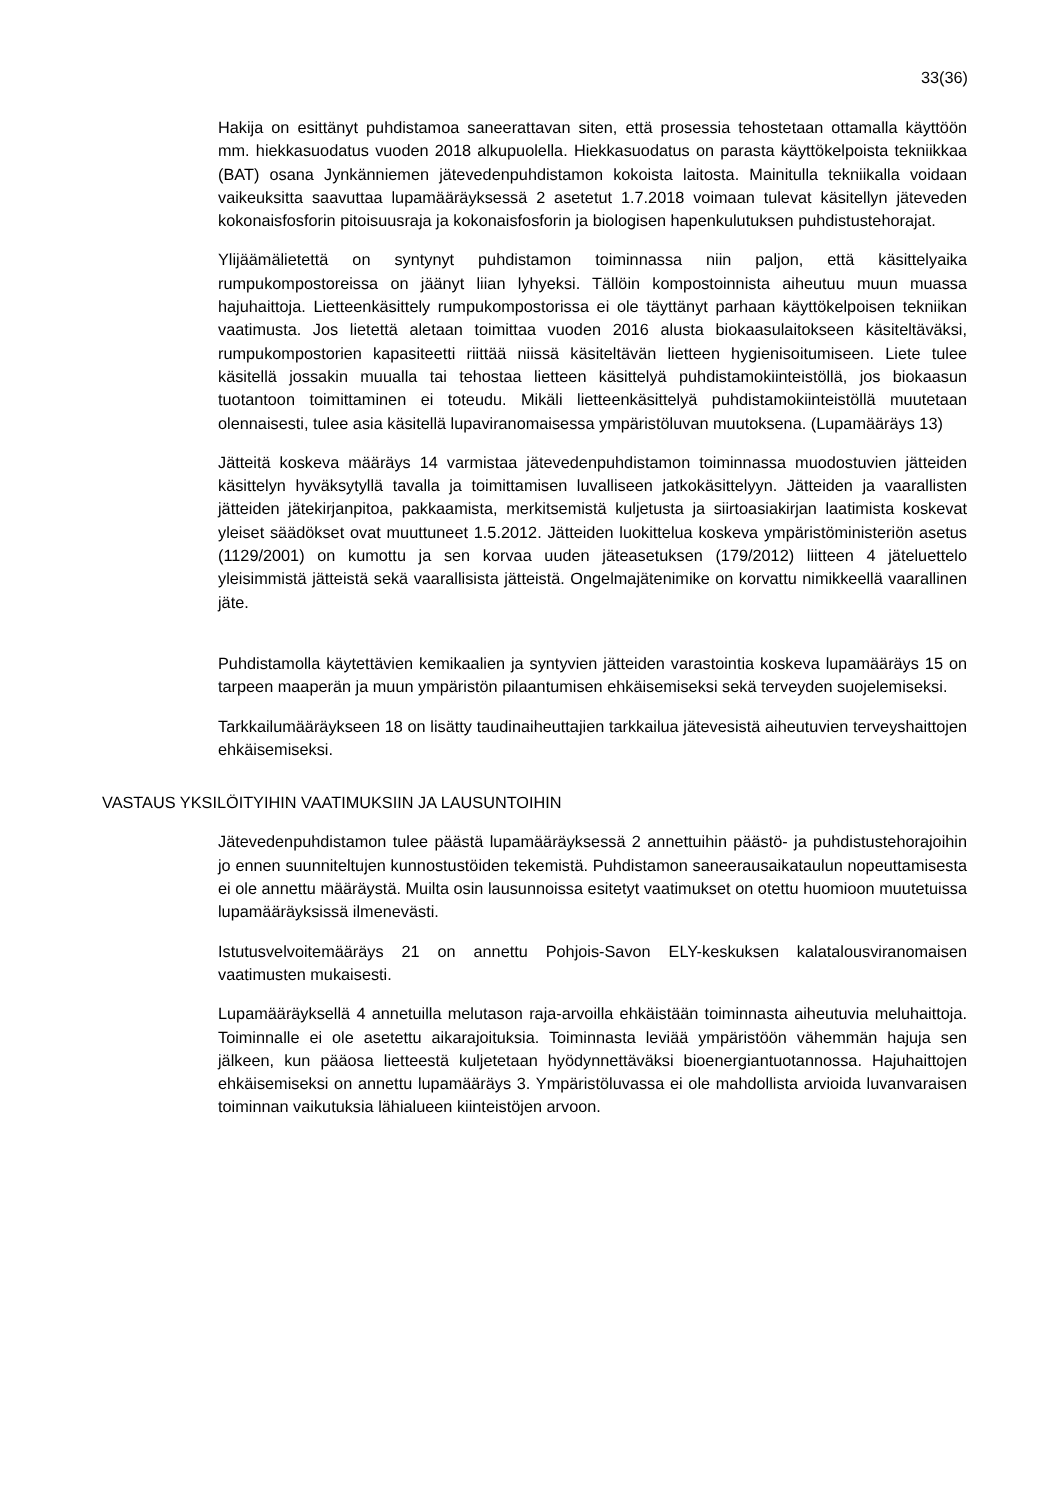33(36)
Hakija on esittänyt puhdistamoa saneerattavan siten, että prosessia tehostetaan ottamalla käyttöön mm. hiekkasuodatus vuoden 2018 alkupuolella. Hiekkasuodatus on parasta käyttökelpoista tekniikkaa (BAT) osana Jynkänniemen jätevedenpuhdistamon kokoista laitosta. Mainitulla tekniikalla voidaan vaikeuksitta saavuttaa lupamääräyksessä 2 asetetut 1.7.2018 voimaan tulevat käsitellyn jäteveden kokonaisfosforin pitoisuusraja ja kokonaisfosforin ja biologisen hapenkulutuksen puhdistustehorajat.
Ylijäämälietettä on syntynyt puhdistamon toiminnassa niin paljon, että käsittelyaika rumpukompostoreissa on jäänyt liian lyhyeksi. Tällöin kompostoinnista aiheutuu muun muassa hajuhaittoja. Lietteenkäsittely rumpukompostorissa ei ole täyttänyt parhaan käyttökelpoisen tekniikan vaatimusta. Jos lietettä aletaan toimittaa vuoden 2016 alusta biokaasulaitokseen käsiteltäväksi, rumpukompostorien kapasiteetti riittää niissä käsiteltävän lietteen hygienisoitumiseen. Liete tulee käsitellä jossakin muualla tai tehostaa lietteen käsittelyä puhdistamokiinteistöllä, jos biokaasun tuotantoon toimittaminen ei toteudu. Mikäli lietteenkäsittelyä puhdistamokiinteistöllä muutetaan olennaisesti, tulee asia käsitellä lupaviranomaisessa ympäristöluvan muutoksena. (Lupamääräys 13)
Jätteitä koskeva määräys 14 varmistaa jätevedenpuhdistamon toiminnassa muodostuvien jätteiden käsittelyn hyväksytyllä tavalla ja toimittamisen luvalliseen jatkokäsittelyyn. Jätteiden ja vaarallisten jätteiden jätekirjanpitoa, pakkaamista, merkitsemistä kuljetusta ja siirtoasiakirjan laatimista koskevat yleiset säädökset ovat muuttuneet 1.5.2012. Jätteiden luokittelua koskeva ympäristöministeriön asetus (1129/2001) on kumottu ja sen korvaa uuden jäteasetuksen (179/2012) liitteen 4 jäteluettelo yleisimmistä jätteistä sekä vaarallisista jätteistä. Ongelmajätenimike on korvattu nimikkeellä vaarallinen jäte.
Puhdistamolla käytettävien kemikaalien ja syntyvien jätteiden varastointia koskeva lupamääräys 15 on tarpeen maaperän ja muun ympäristön pilaantumisen ehkäisemiseksi sekä terveyden suojelemiseksi.
Tarkkailumääräykseen 18 on lisätty taudinaiheuttajien tarkkailua jätevesistä aiheutuvien terveyshaittojen ehkäisemiseksi.
VASTAUS YKSILÖITYIHIN VAATIMUKSIIN JA LAUSUNTOIHIN
Jätevedenpuhdistamon tulee päästä lupamääräyksessä 2 annettuihin päästö- ja puhdistustehorajoihin jo ennen suunniteltujen kunnostustöiden tekemistä. Puhdistamon saneerausaikataulun nopeuttamisesta ei ole annettu määräystä. Muilta osin lausunnoissa esitetyt vaatimukset on otettu huomioon muutetuissa lupamääräyksissä ilmenevästi.
Istutusvelvoitemääräys 21 on annettu Pohjois-Savon ELY-keskuksen kalatalousviranomaisen vaatimusten mukaisesti.
Lupamääräyksellä 4 annetuilla melutason raja-arvoilla ehkäistään toiminnasta aiheutuvia meluhaittoja. Toiminnalle ei ole asetettu aikarajoituksia. Toiminnasta leviää ympäristöön vähemmän hajuja sen jälkeen, kun pääosa lietteestä kuljetetaan hyödynnettäväksi bioenergiantuotannossa. Hajuhaittojen ehkäisemiseksi on annettu lupamääräys 3. Ympäristöluvassa ei ole mahdollista arvioida luvanvaraisen toiminnan vaikutuksia lähialueen kiinteistöjen arvoon.